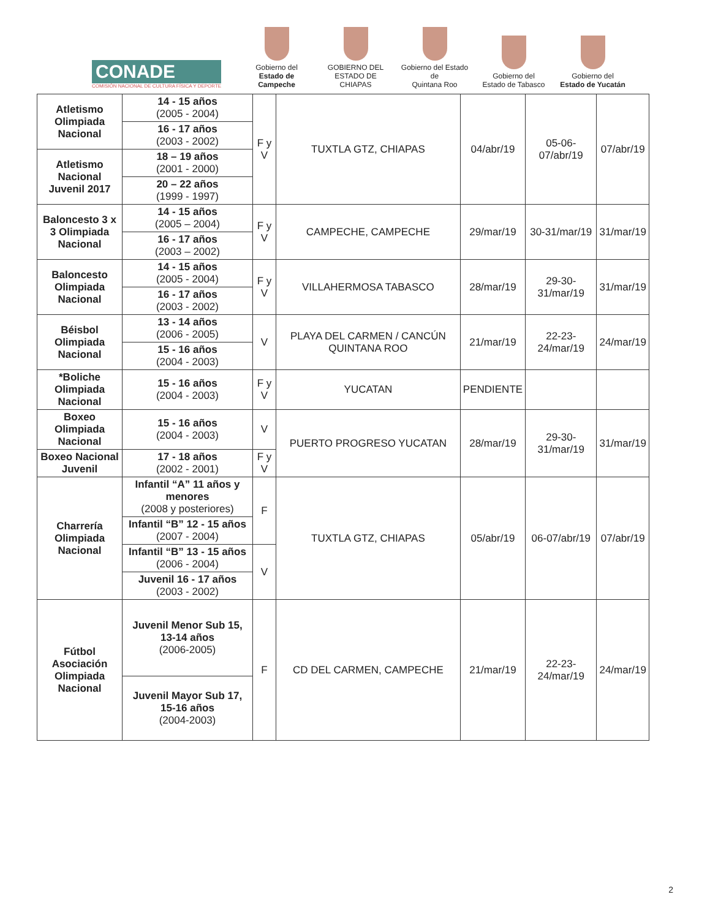CONADE
COMISIÓN NACIONAL DE CULTURA FÍSICA Y DEPORTE
Gobierno del
Estado de Campeche
GOBIERNO DEL
ESTADO DE CHIAPAS
Gobierno del Estado de
Quintana Roo
Gobierno del
Estado de Tabasco
Gobierno del
Estado de Yucatán
| Atletismo Olimpiada Nacional | 14 - 15 años (2005 - 2004) | F y V | TUXTLA GTZ, CHIAPAS | 04/abr/19 | 05-06-07/abr/19 | 07/abr/19 |
| | 16 - 17 años (2003 - 2002) | | | | | |
| Atletismo Nacional Juvenil 2017 | 18 – 19 años (2001 - 2000) | | | | | |
| | 20 – 22 años (1999 - 1997) | | | | | |
| Baloncesto 3 x 3 Olimpiada Nacional | 14 - 15 años (2005 – 2004) | F y V | CAMPECHE, CAMPECHE | 29/mar/19 | 30-31/mar/19 | 31/mar/19 |
| | 16 - 17 años (2003 – 2002) | | | | | |
| Baloncesto Olimpiada Nacional | 14 - 15 años (2005 - 2004) | F y V | VILLAHERMOSA TABASCO | 28/mar/19 | 29-30-31/mar/19 | 31/mar/19 |
| | 16 - 17 años (2003 - 2002) | | | | | |
| Béisbol Olimpiada Nacional | 13 - 14 años (2006 - 2005) | V | PLAYA DEL CARMEN / CANCÚN QUINTANA ROO | 21/mar/19 | 22-23-24/mar/19 | 24/mar/19 |
| | 15 - 16 años (2004 - 2003) | | | | | |
| *Boliche Olimpiada Nacional | 15 - 16 años (2004 - 2003) | F y V | YUCATAN | PENDIENTE | | |
| Boxeo Olimpiada Nacional | 15 - 16 años (2004 - 2003) | V | PUERTO PROGRESO YUCATAN | 28/mar/19 | 29-30-31/mar/19 | 31/mar/19 |
| Boxeo Nacional Juvenil | 17 - 18 años (2002 - 2001) | F y V | | | | |
| Charrería Olimpiada Nacional | Infantil “A” 11 años y menores (2008 y posteriores) | F | TUXTLA GTZ, CHIAPAS | 05/abr/19 | 06-07/abr/19 | 07/abr/19 |
| | Infantil “B” 12 - 15 años (2007 - 2004) | | | | | |
| | Infantil “B” 13 - 15 años (2006 - 2004) | V | | | | |
| | Juvenil 16 - 17 años (2003 - 2002) | | | | | |
| Fútbol Asociación Olimpiada Nacional | Juvenil Menor Sub 15, 13-14 años (2006-2005) | F | CD DEL CARMEN, CAMPECHE | 21/mar/19 | 22-23-24/mar/19 | 24/mar/19 |
| | Juvenil Mayor Sub 17, 15-16 años (2004-2003) | | | | | |
2